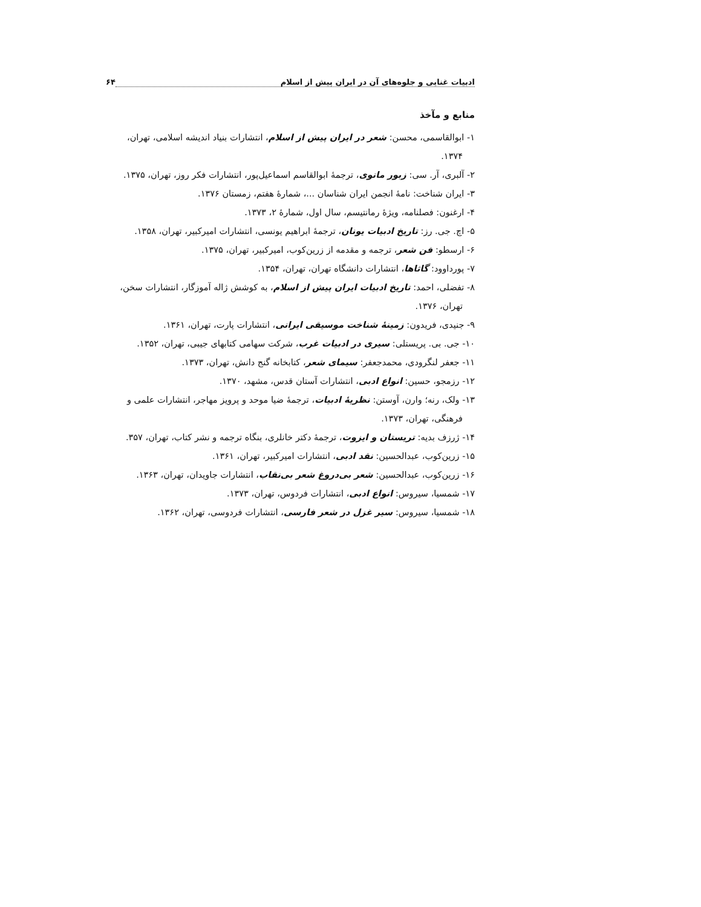ادبیات غنایی و جلوه‌های آن در ایران پیش از اسلام ۶۴
منابع و مآخذ
۱- ابوالقاسمی، محسن: شعر در ایران پیش از اسلام، انتشارات بنیاد اندیشه اسلامی، تهران، ۱۳۷۴.
۲- آلبری، آر. سی: زبور مانوی، ترجمهٔ ابوالقاسم اسماعیل‌پور، انتشارات فکر روز، تهران، ۱۳۷۵.
۳- ایران شناخت: نامهٔ انجمن ایران شناسان ...، شمارهٔ هفتم، زمستان ۱۳۷۶.
۴- ارغنون: فصلنامه، ویژهٔ رمانتیسم، سال اول، شمارهٔ ۲، ۱۳۷۳.
۵- اچ. جی. رز: تاریخ ادبیات یونان، ترجمهٔ ابراهیم یونسی، انتشارات امیرکبیر، تهران، ۱۳۵۸.
۶- ارسطو: فن شعر، ترجمه و مقدمه از زرین‌کوب، امیرکبیر، تهران، ۱۳۷۵.
۷- پورداوود: گاثاها، انتشارات دانشگاه تهران، تهران، ۱۳۵۴.
۸- تفضلی، احمد: تاریخ ادبیات ایران پیش از اسلام، به کوشش ژاله آموزگار، انتشارات سخن، تهران، ۱۳۷۶.
۹- جنیدی، فریدون: زمینهٔ شناخت موسیقی ایرانی، انتشارات پارت، تهران، ۱۳۶۱.
۱۰- جی. بی. پریستلی: سیری در ادبیات غرب، شرکت سهامی کتابهای جیبی، تهران، ۱۳۵۲.
۱۱- جعفر لنگرودی، محمدجعفر: سیمای شعر، کتابخانه گنج دانش، تهران، ۱۳۷۳.
۱۲- رزمجو، حسین: انواع ادبی، انتشارات آستان قدس، مشهد، ۱۳۷۰.
۱۳- ولک، رنه؛ وارن، آوستن: نظریهٔ ادبیات، ترجمهٔ ضیا موحد و پرویز مهاجر، انتشارات علمی و فرهنگی، تهران، ۱۳۷۳.
۱۴- ژرزف بدیه: تریستان و ایزوت، ترجمهٔ دکتر خانلری، بنگاه ترجمه و نشر کتاب، تهران، ۳۵۷.
۱۵- زرین‌کوب، عبدالحسین: نقد ادبی، انتشارات امیرکبیر، تهران، ۱۳۶۱.
۱۶- زرین‌کوب، عبدالحسین: شعر بی‌دروغ شعر بی‌نقاب، انتشارات جاویدان، تهران، ۱۳۶۳.
۱۷- شمسیا، سیروس: انواع ادبی، انتشارات فردوس، تهران، ۱۳۷۳.
۱۸- شمسیا، سیروس: سیر غزل در شعر فارسی، انتشارات فردوسی، تهران، ۱۳۶۲.